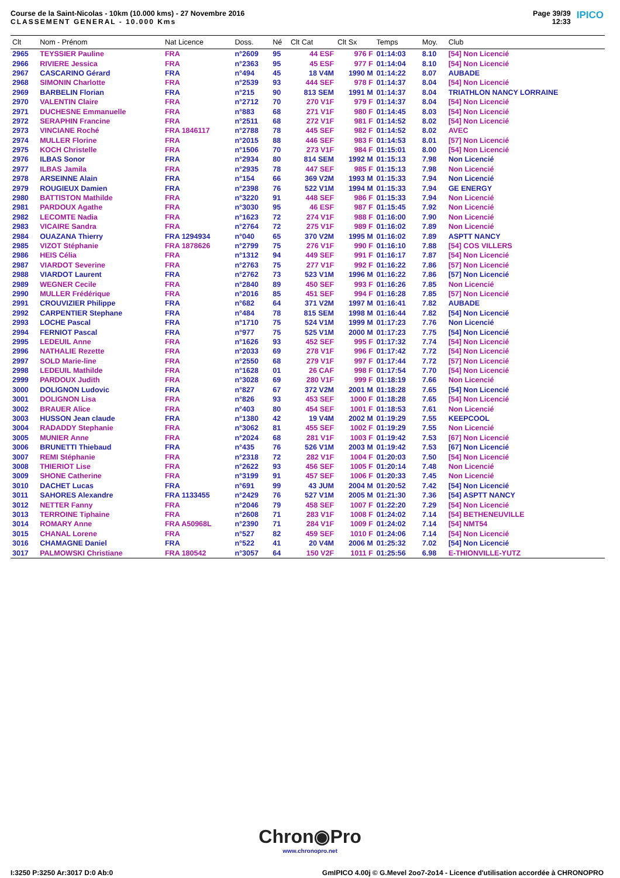Course de la Saint-Nicolas - 10km (10.000 kms) - 27 Novembre 2016
CLASSEMENT GENERAL - 10.000 Kms
Page 39/39
12:33
IPICO
| Clt | Nom - Prénom | Nat Licence | Doss. | Né | Clt Cat | Clt Sx | Temps | Moy. | Club |
| --- | --- | --- | --- | --- | --- | --- | --- | --- | --- |
| 2965 | TEYSSIER Pauline | FRA | n°2609 | 95 | 44 ESF | 976 F | 01:14:03 | 8.10 | [54] Non Licencié |
| 2966 | RIVIERE Jessica | FRA | n°2363 | 95 | 45 ESF | 977 F | 01:14:04 | 8.10 | [54] Non Licencié |
| 2967 | CASCARINO Gérard | FRA | n°494 | 45 | 18 V4M | 1990 M | 01:14:22 | 8.07 | AUBADE |
| 2968 | SIMONIN Charlotte | FRA | n°2539 | 93 | 444 SEF | 978 F | 01:14:37 | 8.04 | [54] Non Licencié |
| 2969 | BARBELIN Florian | FRA | n°215 | 90 | 813 SEM | 1991 M | 01:14:37 | 8.04 | TRIATHLON NANCY LORRAINE |
| 2970 | VALENTIN Claire | FRA | n°2712 | 70 | 270 V1F | 979 F | 01:14:37 | 8.04 | [54] Non Licencié |
| 2971 | DUCHESNE Emmanuelle | FRA | n°883 | 68 | 271 V1F | 980 F | 01:14:45 | 8.03 | [54] Non Licencié |
| 2972 | SERAPHIN Francine | FRA | n°2511 | 68 | 272 V1F | 981 F | 01:14:52 | 8.02 | [54] Non Licencié |
| 2973 | VINCIANE Roché | FRA 1846117 | n°2788 | 78 | 445 SEF | 982 F | 01:14:52 | 8.02 | AVEC |
| 2974 | MULLER Florine | FRA | n°2015 | 88 | 446 SEF | 983 F | 01:14:53 | 8.01 | [57] Non Licencié |
| 2975 | KOCH Christelle | FRA | n°1506 | 70 | 273 V1F | 984 F | 01:15:01 | 8.00 | [54] Non Licencié |
| 2976 | ILBAS Sonor | FRA | n°2934 | 80 | 814 SEM | 1992 M | 01:15:13 | 7.98 | Non Licencié |
| 2977 | ILBAS Jamila | FRA | n°2935 | 78 | 447 SEF | 985 F | 01:15:13 | 7.98 | Non Licencié |
| 2978 | ARSEINNE Alain | FRA | n°154 | 66 | 369 V2M | 1993 M | 01:15:33 | 7.94 | Non Licencié |
| 2979 | ROUGIEUX Damien | FRA | n°2398 | 76 | 522 V1M | 1994 M | 01:15:33 | 7.94 | GE ENERGY |
| 2980 | BATTISTON Mathilde | FRA | n°3220 | 91 | 448 SEF | 986 F | 01:15:33 | 7.94 | Non Licencié |
| 2981 | PARDOUX Agathe | FRA | n°3030 | 95 | 46 ESF | 987 F | 01:15:45 | 7.92 | Non Licencié |
| 2982 | LECOMTE Nadia | FRA | n°1623 | 72 | 274 V1F | 988 F | 01:16:00 | 7.90 | Non Licencié |
| 2983 | VICAIRE Sandra | FRA | n°2764 | 72 | 275 V1F | 989 F | 01:16:02 | 7.89 | Non Licencié |
| 2984 | OUAZANA Thierry | FRA 1294934 | n°040 | 65 | 370 V2M | 1995 M | 01:16:02 | 7.89 | ASPTT NANCY |
| 2985 | VIZOT Stéphanie | FRA 1878626 | n°2799 | 75 | 276 V1F | 990 F | 01:16:10 | 7.88 | [54] COS VILLERS |
| 2986 | HEIS Célia | FRA | n°1312 | 94 | 449 SEF | 991 F | 01:16:17 | 7.87 | [54] Non Licencié |
| 2987 | VIARDOT Severine | FRA | n°2763 | 75 | 277 V1F | 992 F | 01:16:22 | 7.86 | [57] Non Licencié |
| 2988 | VIARDOT Laurent | FRA | n°2762 | 73 | 523 V1M | 1996 M | 01:16:22 | 7.86 | [57] Non Licencié |
| 2989 | WEGNER Cecile | FRA | n°2840 | 89 | 450 SEF | 993 F | 01:16:26 | 7.85 | Non Licencié |
| 2990 | MULLER Frédérique | FRA | n°2016 | 85 | 451 SEF | 994 F | 01:16:28 | 7.85 | [57] Non Licencié |
| 2991 | CROUVIZIER Philippe | FRA | n°682 | 64 | 371 V2M | 1997 M | 01:16:41 | 7.82 | AUBADE |
| 2992 | CARPENTIER Stephane | FRA | n°484 | 78 | 815 SEM | 1998 M | 01:16:44 | 7.82 | [54] Non Licencié |
| 2993 | LOCHE Pascal | FRA | n°1710 | 75 | 524 V1M | 1999 M | 01:17:23 | 7.76 | Non Licencié |
| 2994 | FERNIOT Pascal | FRA | n°977 | 75 | 525 V1M | 2000 M | 01:17:23 | 7.75 | [54] Non Licencié |
| 2995 | LEDEUIL Anne | FRA | n°1626 | 93 | 452 SEF | 995 F | 01:17:32 | 7.74 | [54] Non Licencié |
| 2996 | NATHALIE Rezette | FRA | n°2033 | 69 | 278 V1F | 996 F | 01:17:42 | 7.72 | [54] Non Licencié |
| 2997 | SOLD Marie-line | FRA | n°2550 | 68 | 279 V1F | 997 F | 01:17:44 | 7.72 | [57] Non Licencié |
| 2998 | LEDEUIL Mathilde | FRA | n°1628 | 01 | 26 CAF | 998 F | 01:17:54 | 7.70 | [54] Non Licencié |
| 2999 | PARDOUX Judith | FRA | n°3028 | 69 | 280 V1F | 999 F | 01:18:19 | 7.66 | Non Licencié |
| 3000 | DOLIGNON Ludovic | FRA | n°827 | 67 | 372 V2M | 2001 M | 01:18:28 | 7.65 | [54] Non Licencié |
| 3001 | DOLIGNON Lisa | FRA | n°826 | 93 | 453 SEF | 1000 F | 01:18:28 | 7.65 | [54] Non Licencié |
| 3002 | BRAUER Alice | FRA | n°403 | 80 | 454 SEF | 1001 F | 01:18:53 | 7.61 | Non Licencié |
| 3003 | HUSSON Jean claude | FRA | n°1380 | 42 | 19 V4M | 2002 M | 01:19:29 | 7.55 | KEEPCOOL |
| 3004 | RADADDY Stephanie | FRA | n°3062 | 81 | 455 SEF | 1002 F | 01:19:29 | 7.55 | Non Licencié |
| 3005 | MUNIER Anne | FRA | n°2024 | 68 | 281 V1F | 1003 F | 01:19:42 | 7.53 | [67] Non Licencié |
| 3006 | BRUNETTI Thiebaud | FRA | n°435 | 76 | 526 V1M | 2003 M | 01:19:42 | 7.53 | [67] Non Licencié |
| 3007 | REMI Stéphanie | FRA | n°2318 | 72 | 282 V1F | 1004 F | 01:20:03 | 7.50 | [54] Non Licencié |
| 3008 | THIERIOT Lise | FRA | n°2622 | 93 | 456 SEF | 1005 F | 01:20:14 | 7.48 | Non Licencié |
| 3009 | SHONE Catherine | FRA | n°3199 | 91 | 457 SEF | 1006 F | 01:20:33 | 7.45 | Non Licencié |
| 3010 | DACHET Lucas | FRA | n°691 | 99 | 43 JUM | 2004 M | 01:20:52 | 7.42 | [54] Non Licencié |
| 3011 | SAHORES Alexandre | FRA 1133455 | n°2429 | 76 | 527 V1M | 2005 M | 01:21:30 | 7.36 | [54] ASPTT NANCY |
| 3012 | NETTER Fanny | FRA | n°2046 | 79 | 458 SEF | 1007 F | 01:22:20 | 7.29 | [54] Non Licencié |
| 3013 | TERROINE Tiphaine | FRA | n°2608 | 71 | 283 V1F | 1008 F | 01:24:02 | 7.14 | [54] BETHENEUVILLE |
| 3014 | ROMARY Anne | FRA A50968L | n°2390 | 71 | 284 V1F | 1009 F | 01:24:02 | 7.14 | [54] NMT54 |
| 3015 | CHANAL Lorene | FRA | n°527 | 82 | 459 SEF | 1010 F | 01:24:06 | 7.14 | [54] Non Licencié |
| 3016 | CHAMAGNE Daniel | FRA | n°522 | 41 | 20 V4M | 2006 M | 01:25:32 | 7.02 | [54] Non Licencié |
| 3017 | PALMOWSKI Christiane | FRA 180542 | n°3057 | 64 | 150 V2F | 1011 F | 01:25:56 | 6.98 | E-THIONVILLE-YUTZ |
Chron◉Pro
www.chronopro.net
I:3250 P:3250 Ar:3017 D:0 Ab:0 GmIPICO 4.00j © G.Mevel 2oo7-2o14 - Licence d'utilisation accordée à CHRONOPRO